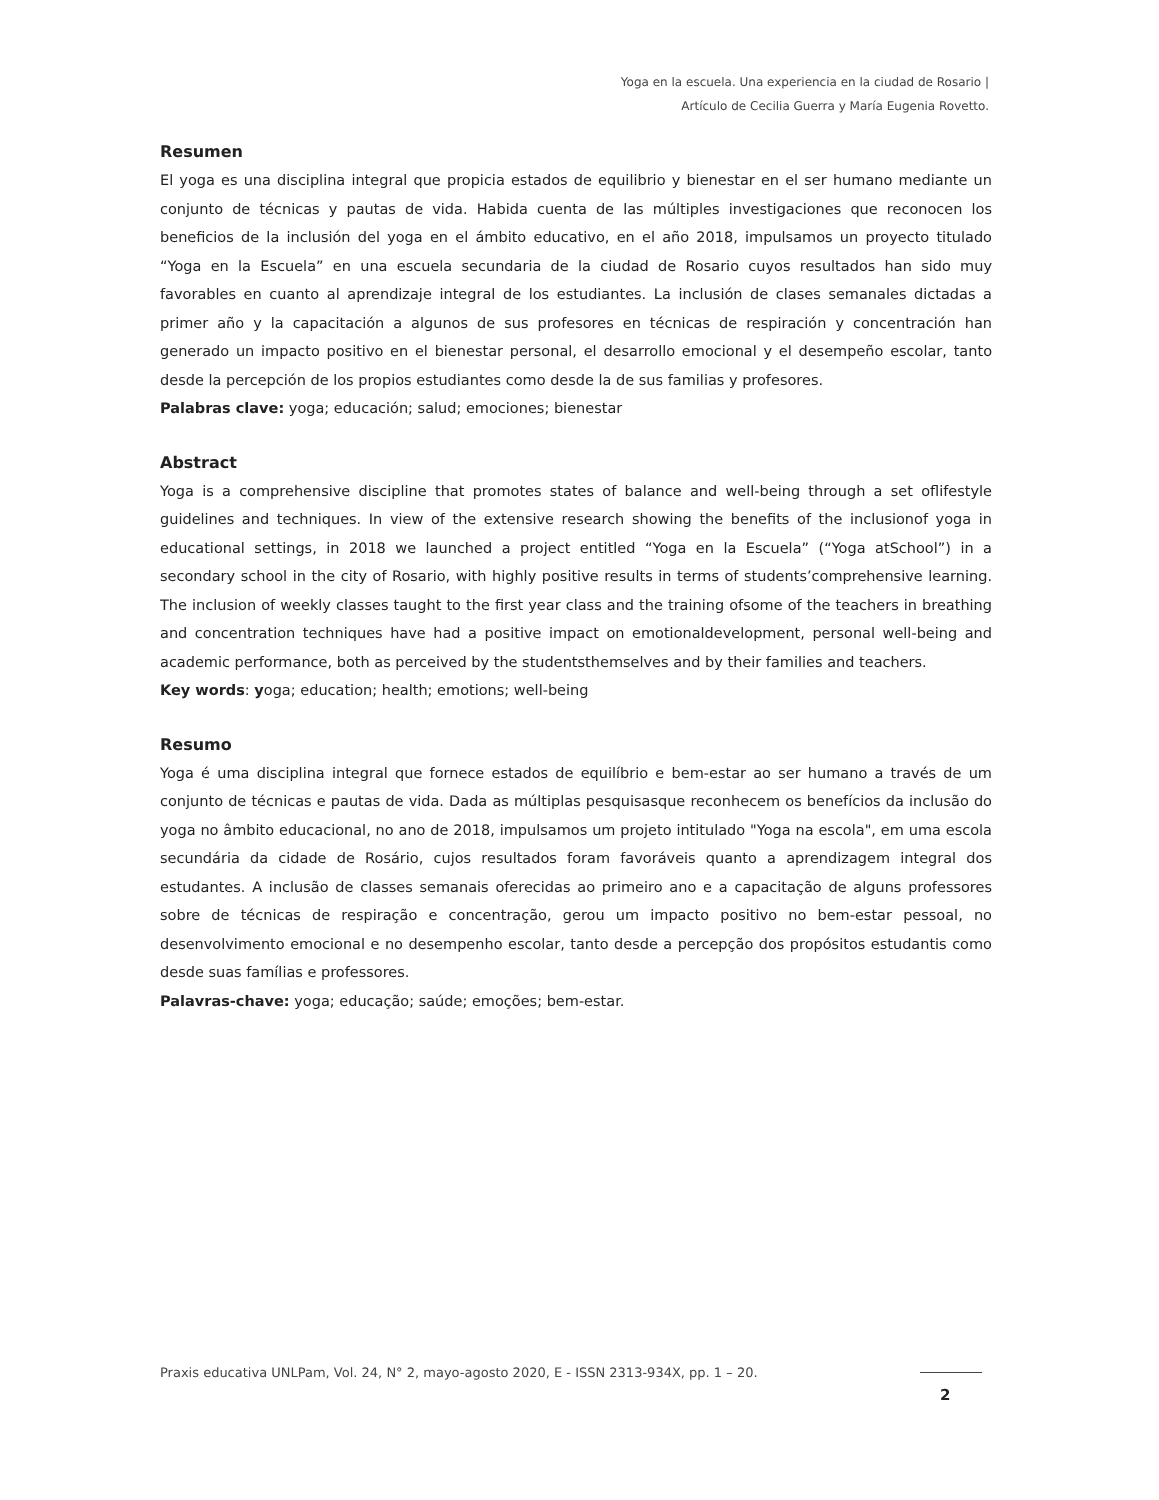Yoga en la escuela. Una experiencia en la ciudad de Rosario |
Artículo de Cecilia Guerra y María Eugenia Rovetto.
Resumen
El yoga es una disciplina integral que propicia estados de equilibrio y bienestar en el ser humano mediante un conjunto de técnicas y pautas de vida. Habida cuenta de las múltiples investigaciones que reconocen los beneficios de la inclusión del yoga en el ámbito educativo, en el año 2018, impulsamos un proyecto titulado “Yoga en la Escuela” en una escuela secundaria de la ciudad de Rosario cuyos resultados han sido muy favorables en cuanto al aprendizaje integral de los estudiantes. La inclusión de clases semanales dictadas a primer año y la capacitación a algunos de sus profesores en técnicas de respiración y concentración han generado un impacto positivo en el bienestar personal, el desarrollo emocional y el desempeño escolar, tanto desde la percepción de los propios estudiantes como desde la de sus familias y profesores.
Palabras clave: yoga; educación; salud; emociones; bienestar
Abstract
Yoga is a comprehensive discipline that promotes states of balance and well-being through a set oflifestyle guidelines and techniques. In view of the extensive research showing the benefits of the inclusionof yoga in educational settings, in 2018 we launched a project entitled “Yoga en la Escuela” (“Yoga atSchool”) in a secondary school in the city of Rosario, with highly positive results in terms of students’comprehensive learning. The inclusion of weekly classes taught to the first year class and the training ofsome of the teachers in breathing and concentration techniques have had a positive impact on emotionaldevelopment, personal well-being and academic performance, both as perceived by the studentsthemselves and by their families and teachers.
Key words: yoga; education; health; emotions; well-being
Resumo
Yoga é uma disciplina integral que fornece estados de equilíbrio e bem-estar ao ser humano a través de um conjunto de técnicas e pautas de vida. Dada as múltiplas pesquisasque reconhecem os benefícios da inclusão do yoga no âmbito educacional, no ano de 2018, impulsamos um projeto intitulado "Yoga na escola", em uma escola secundária da cidade de Rosário, cujos resultados foram favoráveis quanto a aprendizagem integral dos estudantes. A inclusão de classes semanais oferecidas ao primeiro ano e a capacitação de alguns professores sobre de técnicas de respiração e concentração, gerou um impacto positivo no bem-estar pessoal, no desenvolvimento emocional e no desempenho escolar, tanto desde a percepção dos propósitos estudantis como desde suas famílias e professores.
Palavras-chave: yoga; educação; saúde; emoções; bem-estar.
Praxis educativa UNLPam, Vol. 24, N° 2, mayo-agosto 2020, E - ISSN 2313-934X, pp. 1 – 20.
2